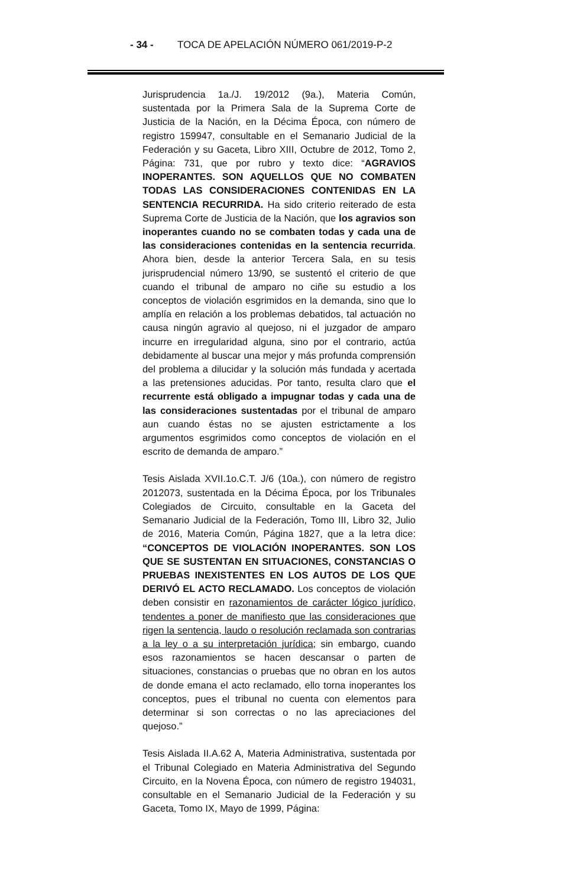- 34 - TOCA DE APELACIÓN NÚMERO 061/2019-P-2
Jurisprudencia 1a./J. 19/2012 (9a.), Materia Común, sustentada por la Primera Sala de la Suprema Corte de Justicia de la Nación, en la Décima Época, con número de registro 159947, consultable en el Semanario Judicial de la Federación y su Gaceta, Libro XIII, Octubre de 2012, Tomo 2, Página: 731, que por rubro y texto dice: “AGRAVIOS INOPERANTES. SON AQUELLOS QUE NO COMBATEN TODAS LAS CONSIDERACIONES CONTENIDAS EN LA SENTENCIA RECURRIDA. Ha sido criterio reiterado de esta Suprema Corte de Justicia de la Nación, que los agravios son inoperantes cuando no se combaten todas y cada una de las consideraciones contenidas en la sentencia recurrida. Ahora bien, desde la anterior Tercera Sala, en su tesis jurisprudencial número 13/90, se sustentó el criterio de que cuando el tribunal de amparo no ciñe su estudio a los conceptos de violación esgrimidos en la demanda, sino que lo amplía en relación a los problemas debatidos, tal actuación no causa ningún agravio al quejoso, ni el juzgador de amparo incurre en irregularidad alguna, sino por el contrario, actúa debidamente al buscar una mejor y más profunda comprensión del problema a dilucidar y la solución más fundada y acertada a las pretensiones aducidas. Por tanto, resulta claro que el recurrente está obligado a impugnar todas y cada una de las consideraciones sustentadas por el tribunal de amparo aun cuando éstas no se ajusten estrictamente a los argumentos esgrimidos como conceptos de violación en el escrito de demanda de amparo.”
Tesis Aislada XVII.1o.C.T. J/6 (10a.), con número de registro 2012073, sustentada en la Décima Época, por los Tribunales Colegiados de Circuito, consultable en la Gaceta del Semanario Judicial de la Federación, Tomo III, Libro 32, Julio de 2016, Materia Común, Página 1827, que a la letra dice: “CONCEPTOS DE VIOLACIÓN INOPERANTES. SON LOS QUE SE SUSTENTAN EN SITUACIONES, CONSTANCIAS O PRUEBAS INEXISTENTES EN LOS AUTOS DE LOS QUE DERIVÓ EL ACTO RECLAMADO. Los conceptos de violación deben consistir en razonamientos de carácter lógico jurídico, tendentes a poner de manifiesto que las consideraciones que rigen la sentencia, laudo o resolución reclamada son contrarias a la ley o a su interpretación jurídica; sin embargo, cuando esos razonamientos se hacen descansar o parten de situaciones, constancias o pruebas que no obran en los autos de donde emana el acto reclamado, ello torna inoperantes los conceptos, pues el tribunal no cuenta con elementos para determinar si son correctas o no las apreciaciones del quejoso.”
Tesis Aislada II.A.62 A, Materia Administrativa, sustentada por el Tribunal Colegiado en Materia Administrativa del Segundo Circuito, en la Novena Época, con número de registro 194031, consultable en el Semanario Judicial de la Federación y su Gaceta, Tomo IX, Mayo de 1999, Página: